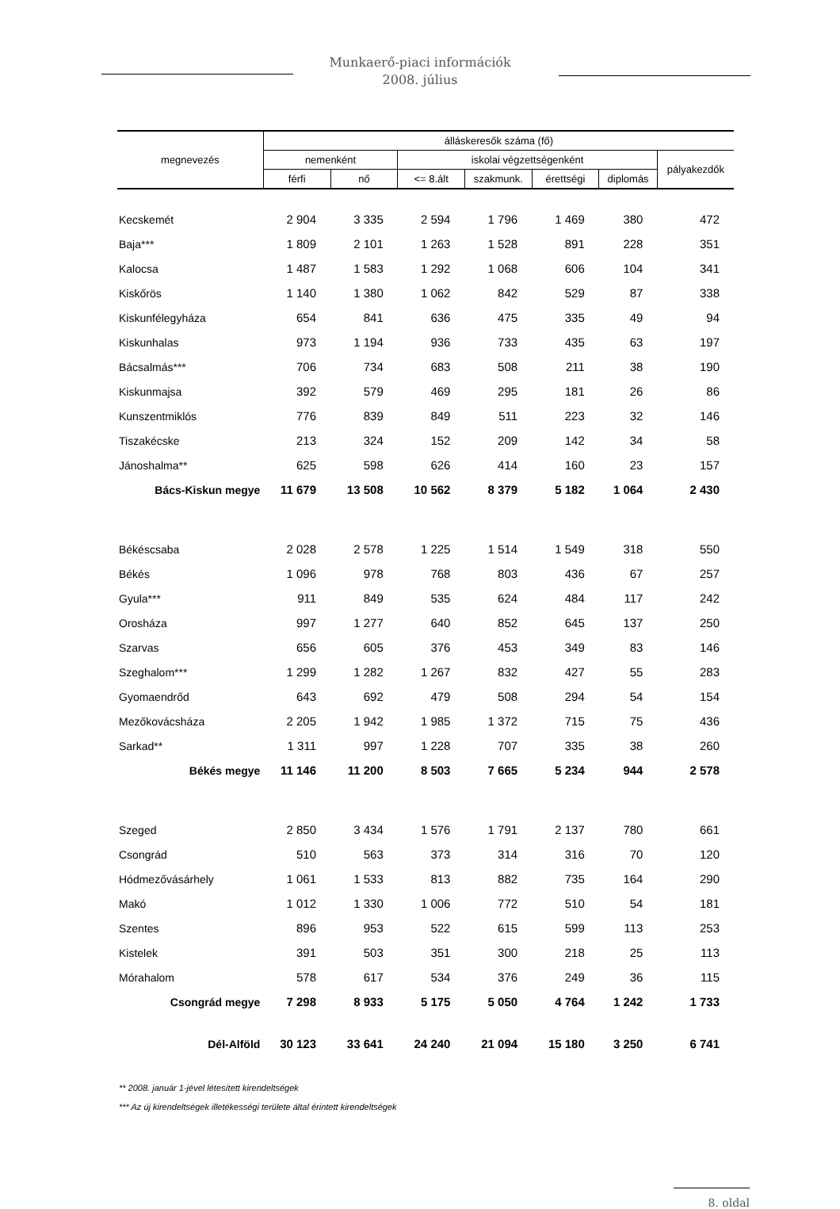Munkaerő-piaci információk
2008. július
| megnevezés | álláskeresők száma (fő) | | | | | | |
| --- | --- | --- | --- | --- | --- | --- | --- |
| | nemenként | | iskolai végzettségenként | | | | pályakezdők |
| | férfi | nő | <= 8.ált | szakmunk. | érettségi | diplomás | |
| Kecskemét | 2 904 | 3 335 | 2 594 | 1 796 | 1 469 | 380 | 472 |
| Baja*** | 1 809 | 2 101 | 1 263 | 1 528 | 891 | 228 | 351 |
| Kalocsa | 1 487 | 1 583 | 1 292 | 1 068 | 606 | 104 | 341 |
| Kiskőrös | 1 140 | 1 380 | 1 062 | 842 | 529 | 87 | 338 |
| Kiskunfélegyháza | 654 | 841 | 636 | 475 | 335 | 49 | 94 |
| Kiskunhalas | 973 | 1 194 | 936 | 733 | 435 | 63 | 197 |
| Bácsalmás*** | 706 | 734 | 683 | 508 | 211 | 38 | 190 |
| Kiskunmajsa | 392 | 579 | 469 | 295 | 181 | 26 | 86 |
| Kunszentmiklós | 776 | 839 | 849 | 511 | 223 | 32 | 146 |
| Tiszakécske | 213 | 324 | 152 | 209 | 142 | 34 | 58 |
| Jánoshalma** | 625 | 598 | 626 | 414 | 160 | 23 | 157 |
| Bács-Kiskun megye | 11 679 | 13 508 | 10 562 | 8 379 | 5 182 | 1 064 | 2 430 |
| Békéscsaba | 2 028 | 2 578 | 1 225 | 1 514 | 1 549 | 318 | 550 |
| Békés | 1 096 | 978 | 768 | 803 | 436 | 67 | 257 |
| Gyula*** | 911 | 849 | 535 | 624 | 484 | 117 | 242 |
| Orosháza | 997 | 1 277 | 640 | 852 | 645 | 137 | 250 |
| Szarvas | 656 | 605 | 376 | 453 | 349 | 83 | 146 |
| Szeghalom*** | 1 299 | 1 282 | 1 267 | 832 | 427 | 55 | 283 |
| Gyomaendrőd | 643 | 692 | 479 | 508 | 294 | 54 | 154 |
| Mezőkovácsháza | 2 205 | 1 942 | 1 985 | 1 372 | 715 | 75 | 436 |
| Sarkad** | 1 311 | 997 | 1 228 | 707 | 335 | 38 | 260 |
| Békés megye | 11 146 | 11 200 | 8 503 | 7 665 | 5 234 | 944 | 2 578 |
| Szeged | 2 850 | 3 434 | 1 576 | 1 791 | 2 137 | 780 | 661 |
| Csongrád | 510 | 563 | 373 | 314 | 316 | 70 | 120 |
| Hódmezővásárhely | 1 061 | 1 533 | 813 | 882 | 735 | 164 | 290 |
| Makó | 1 012 | 1 330 | 1 006 | 772 | 510 | 54 | 181 |
| Szentes | 896 | 953 | 522 | 615 | 599 | 113 | 253 |
| Kistelek | 391 | 503 | 351 | 300 | 218 | 25 | 113 |
| Mórahalom | 578 | 617 | 534 | 376 | 249 | 36 | 115 |
| Csongrád megye | 7 298 | 8 933 | 5 175 | 5 050 | 4 764 | 1 242 | 1 733 |
| Dél-Alföld | 30 123 | 33 641 | 24 240 | 21 094 | 15 180 | 3 250 | 6 741 |
** 2008. január 1-jével létesített kirendeltségek
*** Az új kirendeltségek illetékességi területe által érintett kirendeltségek
8. oldal